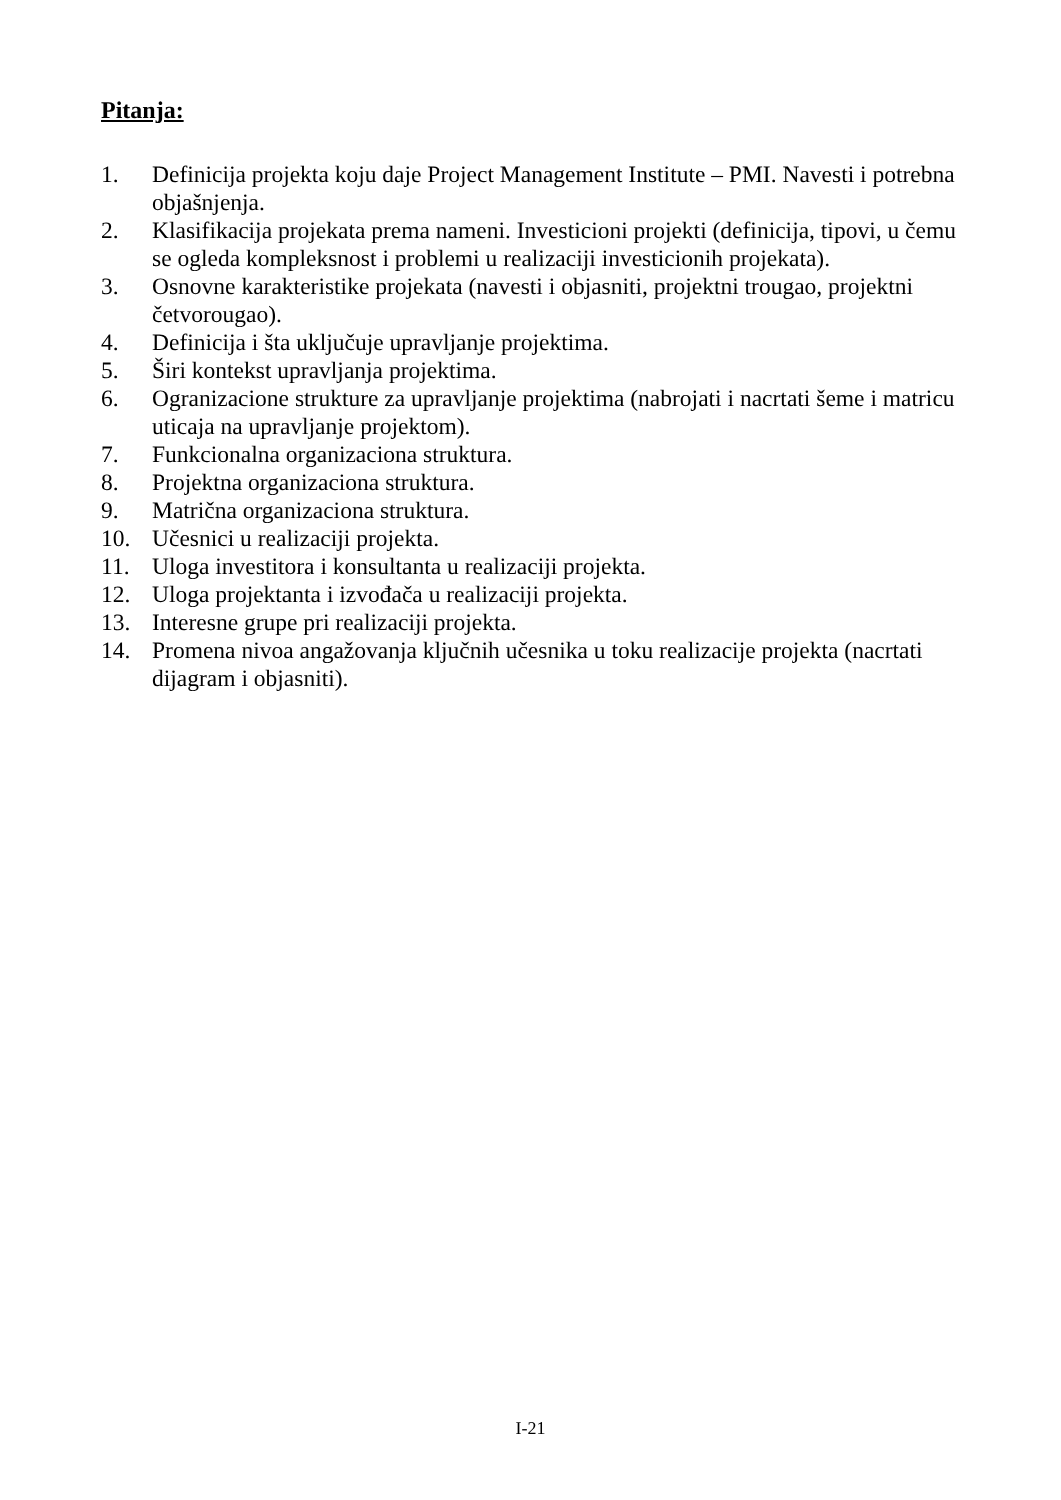Pitanja:
1. Definicija projekta koju daje Project Management Institute – PMI. Navesti i potrebna objašnjenja.
2. Klasifikacija projekata prema nameni. Investicioni projekti (definicija, tipovi, u čemu se ogleda kompleksnost i problemi u realizaciji investicionih projekata).
3. Osnovne karakteristike projekata (navesti i objasniti, projektni trougao, projektni četvorougao).
4. Definicija i šta uključuje upravljanje projektima.
5. Širi kontekst upravljanja projektima.
6. Ogranizacione strukture za upravljanje projektima (nabrojati i nacrtati šeme i matricu uticaja na upravljanje projektom).
7. Funkcionalna organizaciona struktura.
8. Projektna organizaciona struktura.
9. Matrična organizaciona struktura.
10. Učesnici u realizaciji projekta.
11. Uloga investitora i konsultanta u realizaciji projekta.
12. Uloga projektanta i izvođača u realizaciji projekta.
13. Interesne grupe pri realizaciji projekta.
14. Promena nivoa angažovanja ključnih učesnika u toku realizacije projekta (nacrtati dijagram i objasniti).
I-21